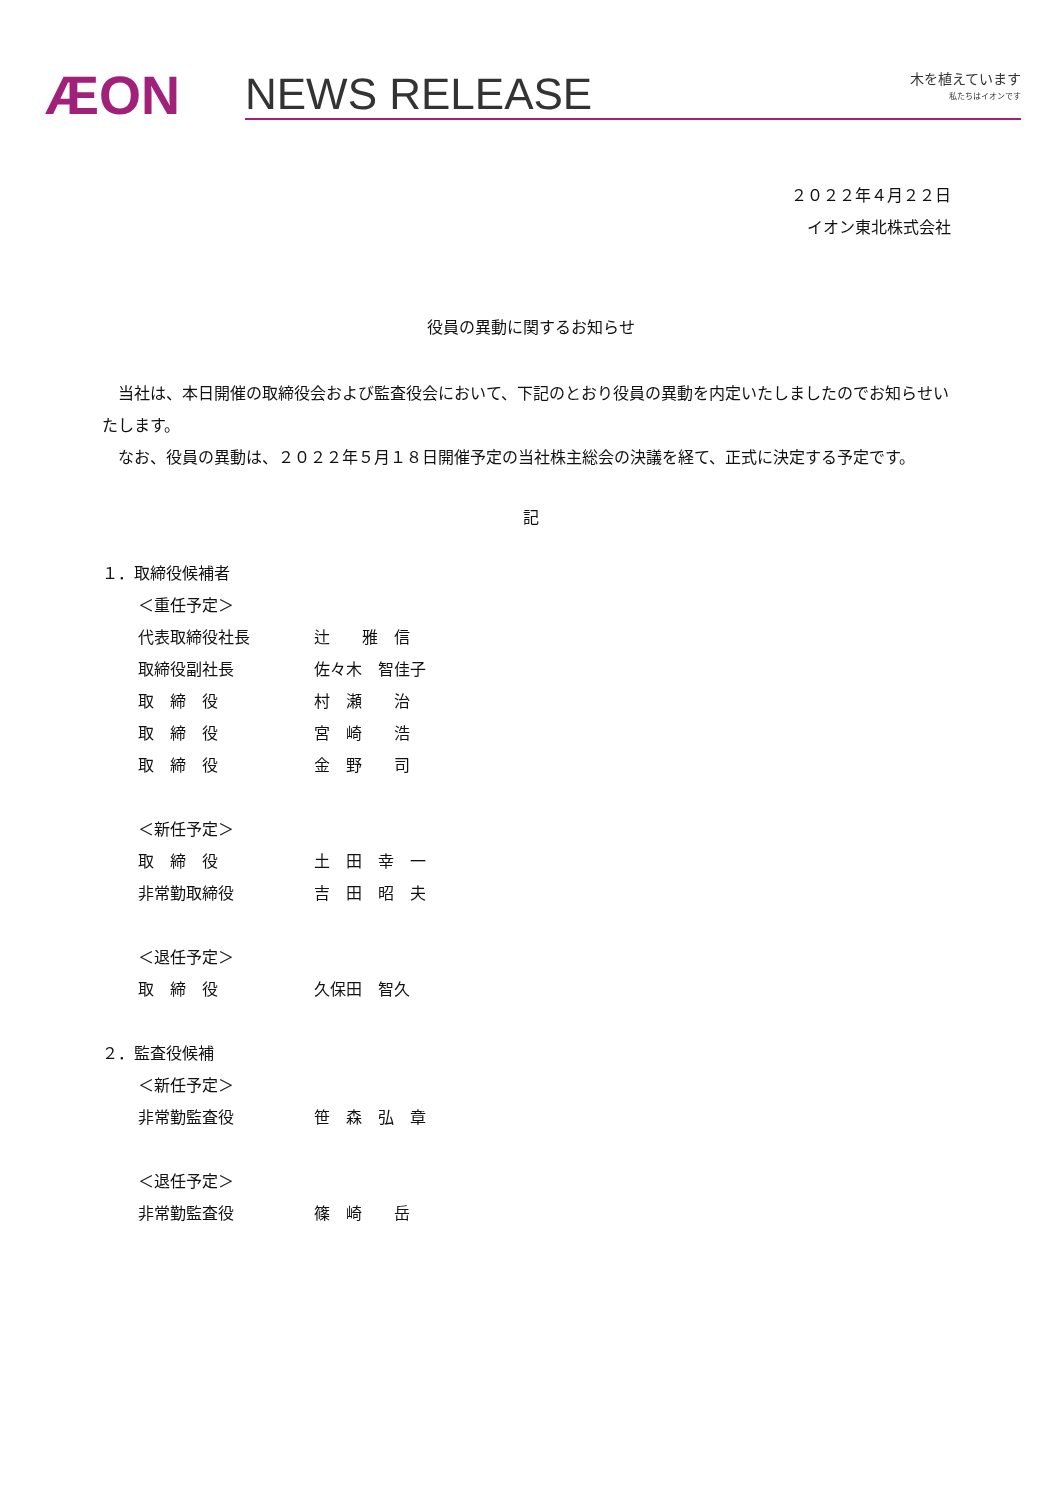ÆON
NEWS RELEASE 木を植えています
私たちはイオンです
２０２２年４月２２日
イオン東北株式会社
役員の異動に関するお知らせ
当社は、本日開催の取締役会および監査役会において、下記のとおり役員の異動を内定いたしましたのでお知らせいたします。
なお、役員の異動は、２０２２年５月１８日開催予定の当社株主総会の決議を経て、正式に決定する予定です。
記
１．取締役候補者
＜重任予定＞
代表取締役社長 辻　　雅　信
取締役副社長 佐々木　智佳子
取　締　役 村　瀬　　治
取　締　役 宮　崎　　浩
取　締　役 金　野　　司
＜新任予定＞
取　締　役 土　田　幸　一
非常勤取締役 吉　田　昭　夫
＜退任予定＞
取　締　役 久保田　智久
２．監査役候補
＜新任予定＞
非常勤監査役 笹　森　弘　章
＜退任予定＞
非常勤監査役 篠　崎　　岳